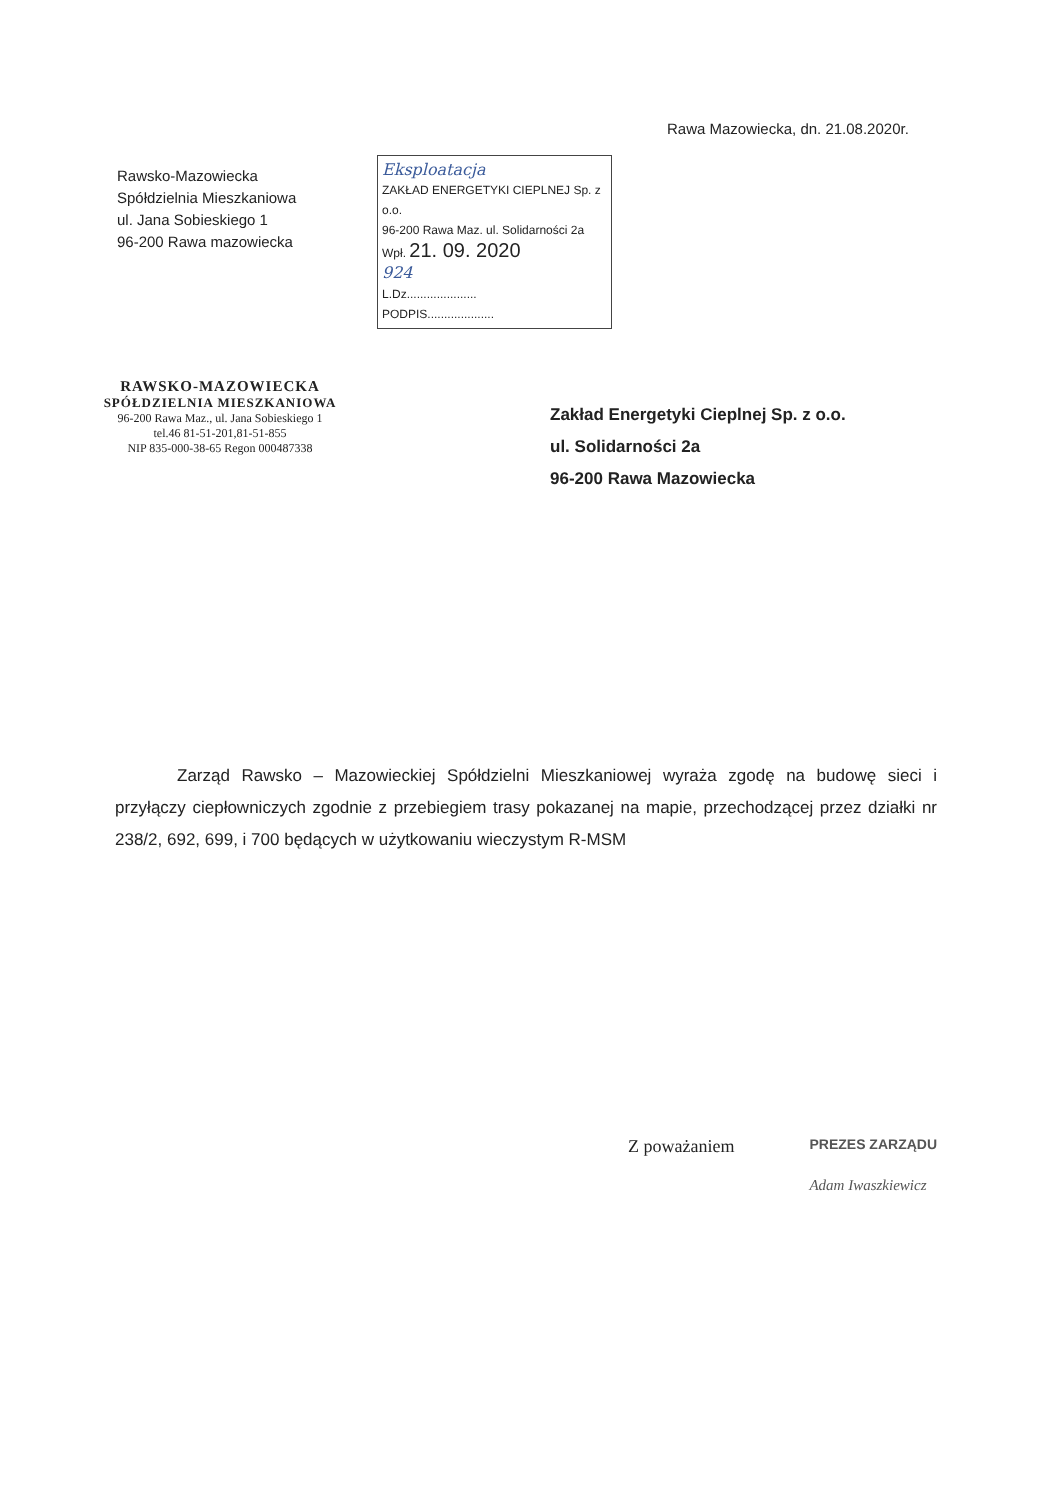Rawsko-Mazowiecka
Spółdzielnia Mieszkaniowa
ul. Jana Sobieskiego 1
96-200 Rawa mazowiecka
Eksploatacja
ZAKŁAD ENERGETYKI CIEPLNEJ Sp. z o.o.
96-200 Rawa Maz. ul. Solidarności 2a
Wpł. 21. 09. 2020
924
L.Dz.....................
PODPIS....................
Rawa Mazowiecka, dn. 21.08.2020r.
RAWSKO-MAZOWIECKA
SPÓŁDZIELNIA MIESZKANIOWA
96-200 Rawa Maz., ul. Jana Sobieskiego 1
tel.46 81-51-201,81-51-855
NIP 835-000-38-65 Regon 000487338
Zakład Energetyki Cieplnej Sp. z o.o.
ul. Solidarności 2a
96-200 Rawa Mazowiecka
Zarząd Rawsko – Mazowieckiej Spółdzielni Mieszkaniowej wyraża zgodę na budowę sieci i przyłączy ciepłowniczych zgodnie z przebiegiem trasy pokazanej na mapie, przechodzącej przez działki nr 238/2, 692, 699, i 700 będących w użytkowaniu wieczystym R-MSM
Z poważaniem
PREZES ZARZĄDU
Adam Iwaszkiewicz